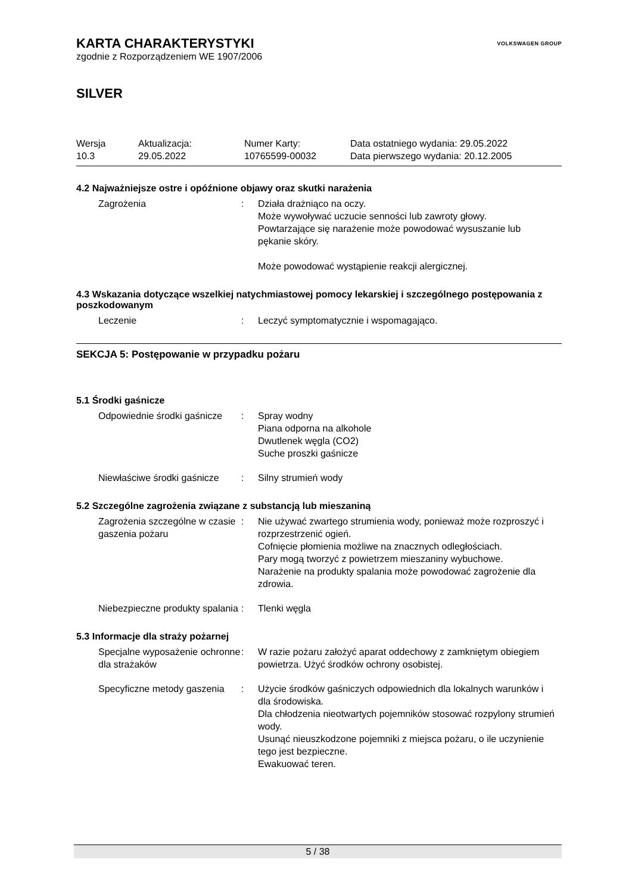KARTA CHARAKTERYSTYKI
zgodnie z Rozporządzeniem WE 1907/2006
VOLKSWAGEN GROUP
SILVER
Wersja
10.3
Aktualizacja:
29.05.2022
Numer Karty:
10765599-00032
Data ostatniego wydania: 29.05.2022
Data pierwszego wydania: 20.12.2005
4.2 Najważniejsze ostre i opóźnione objawy oraz skutki narażenia
Zagrożenia : Działa drażniąco na oczy.
Może wywoływać uczucie senności lub zawroty głowy.
Powtarzające się narażenie może powodować wysuszanie lub pękanie skóry.
Może powodować wystąpienie reakcji alergicznej.
4.3 Wskazania dotyczące wszelkiej natychmiastowej pomocy lekarskiej i szczególnego postępowania z poszkodowanym
Leczenie : Leczyć symptomatycznie i wspomagająco.
SEKCJA 5: Postępowanie w przypadku pożaru
5.1 Środki gaśnicze
Odpowiednie środki gaśnicze
: Spray wodny
Piana odporna na alkohole
Dwutlenek węgla (CO2)
Suche proszki gaśnicze
Niewłaściwe środki gaśnicze
: Silny strumień wody
5.2 Szczególne zagrożenia związane z substancją lub mieszaniną
Zagrożenia szczególne w czasie gaszenia pożaru
: Nie używać zwartego strumienia wody, ponieważ może rozproszyć i rozprzestrzenić ogień.
Cofnięcie płomienia możliwe na znacznych odległościach.
Pary mogą tworzyć z powietrzem mieszaniny wybuchowe.
Narażenie na produkty spalania może powodować zagrożenie dla zdrowia.
Niebezpieczne produkty spalania
: Tlenki węgla
5.3 Informacje dla straży pożarnej
Specjalne wyposażenie ochronne dla strażaków
: W razie pożaru założyć aparat oddechowy z zamkniętym obiegiem powietrza. Użyć środków ochrony osobistej.
Specyficzne metody gaszenia
: Użycie środków gaśniczych odpowiednich dla lokalnych warunków i dla środowiska.
Dla chłodzenia nieotwartych pojemników stosować rozpylony strumień wody.
Usunąć nieuszkodzone pojemniki z miejsca pożaru, o ile uczynienie tego jest bezpieczne.
Ewakuować teren.
5 / 38